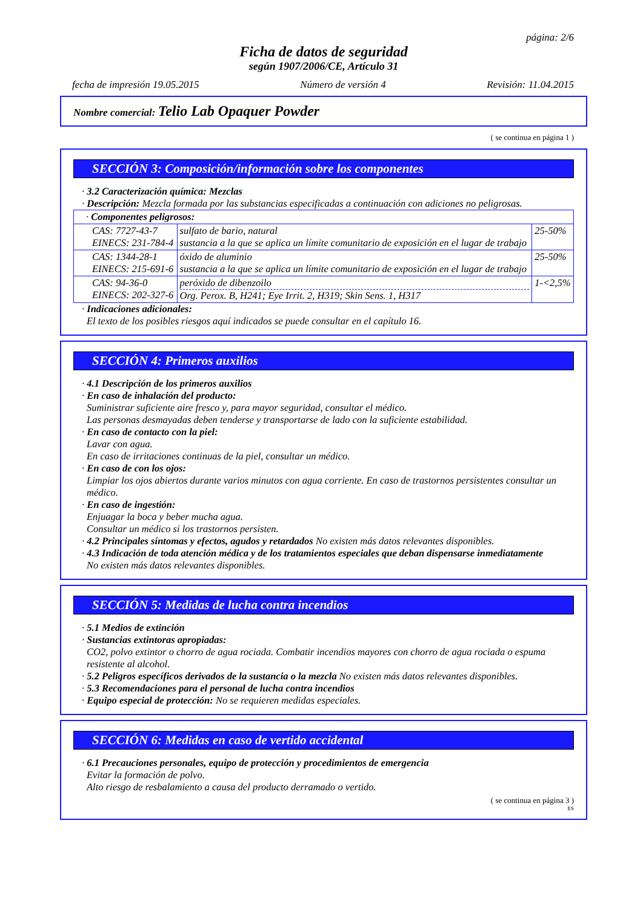página: 2/6
Ficha de datos de seguridad
según 1907/2006/CE, Artículo 31
fecha de impresión 19.05.2015 Número de versión 4 Revisión: 11.04.2015
Nombre comercial: Telio Lab Opaquer Powder
( se continua en página 1 )
SECCIÓN 3: Composición/información sobre los componentes
· 3.2 Caracterización química: Mezclas
· Descripción: Mezcla formada por las substancias especificadas a continuación con adiciones no peligrosas.
| · Componentes peligrosos: | | |
| CAS: 7727-43-7 EINECS: 231-784-4 | sulfato de bario, natural sustancia a la que se aplica un límite comunitario de exposición en el lugar de trabajo | 25-50% |
| CAS: 1344-28-1 EINECS: 215-691-6 | óxido de aluminio sustancia a la que se aplica un límite comunitario de exposición en el lugar de trabajo | 25-50% |
| CAS: 94-36-0 EINECS: 202-327-6 | peróxido de dibenzoilo Org. Perox. B, H241; Eye Irrit. 2, H319; Skin Sens. 1, H317 | 1-<2,5% |
· Indicaciones adicionales:
El texto de los posibles riesgos aquí indicados se puede consultar en el capítulo 16.
SECCIÓN 4: Primeros auxilios
· 4.1 Descripción de los primeros auxilios
· En caso de inhalación del producto:
Suministrar suficiente aire fresco y, para mayor seguridad, consultar el médico.
Las personas desmayadas deben tenderse y transportarse de lado con la suficiente estabilidad.
· En caso de contacto con la piel:
Lavar con agua.
En caso de irritaciones continuas de la piel, consultar un médico.
· En caso de con los ojos:
Limpiar los ojos abiertos durante varios minutos con agua corriente. En caso de trastornos persistentes consultar un médico.
· En caso de ingestión:
Enjuagar la boca y beber mucha agua.
Consultar un médico si los trastornos persisten.
· 4.2 Principales síntomas y efectos, agudos y retardados No existen más datos relevantes disponibles.
· 4.3 Indicación de toda atención médica y de los tratamientos especiales que deban dispensarse inmediatamente
No existen más datos relevantes disponibles.
SECCIÓN 5: Medidas de lucha contra incendios
· 5.1 Medios de extinción
· Sustancias extintoras apropiadas:
CO2, polvo extintor o chorro de agua rociada. Combatir incendios mayores con chorro de agua rociada o espuma resistente al alcohol.
· 5.2 Peligros específicos derivados de la sustancia o la mezcla No existen más datos relevantes disponibles.
· 5.3 Recomendaciones para el personal de lucha contra incendios
· Equipo especial de protección: No se requieren medidas especiales.
SECCIÓN 6: Medidas en caso de vertido accidental
· 6.1 Precauciones personales, equipo de protección y procedimientos de emergencia
Evitar la formación de polvo.
Alto riesgo de resbalamiento a causa del producto derramado o vertido.
( se continua en página 3 )
ES